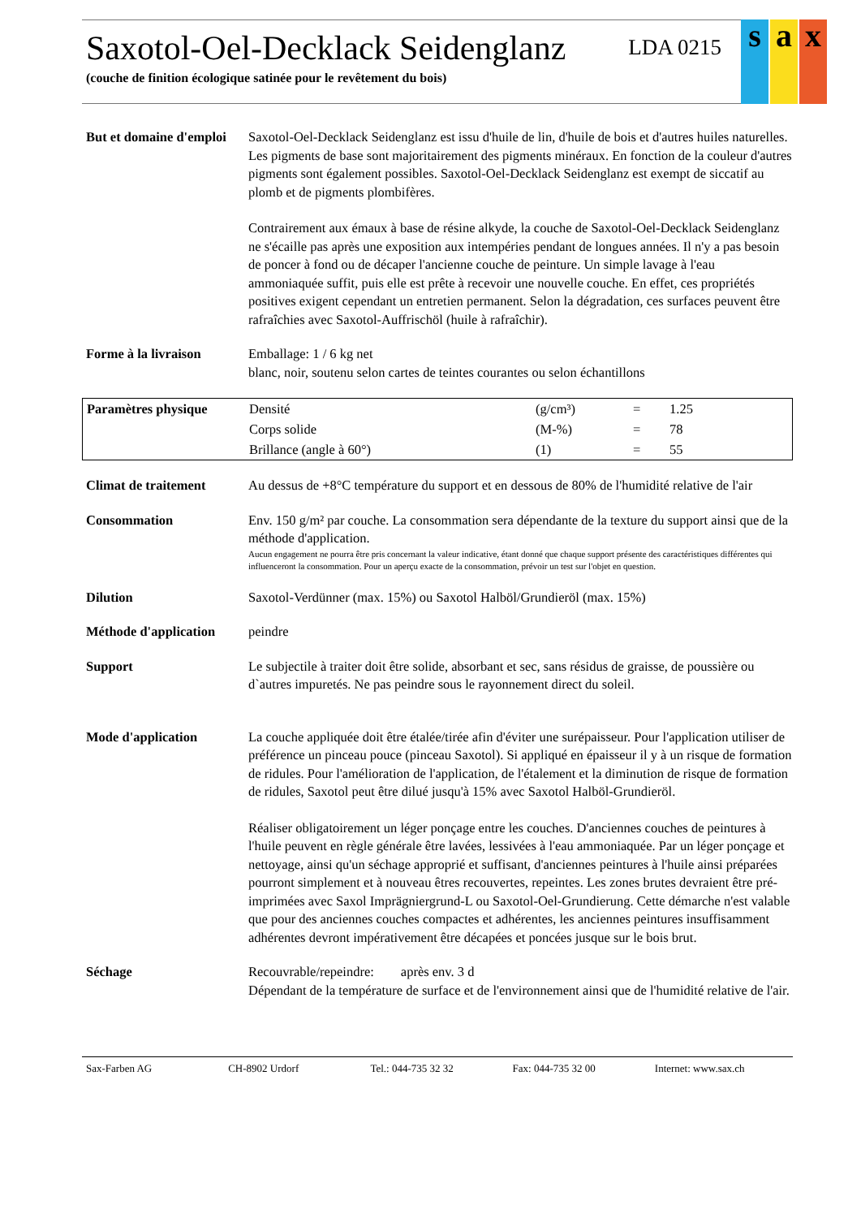Saxotol-Oel-Decklack Seidenglanz LDA 0215
(couche de finition écologique satinée pour le revêtement du bois)
s a x
But et domaine d'emploi
Saxotol-Oel-Decklack Seidenglanz est issu d'huile de lin, d'huile de bois et d'autres huiles naturelles. Les pigments de base sont majoritairement des pigments minéraux. En fonction de la couleur d'autres pigments sont également possibles. Saxotol-Oel-Decklack Seidenglanz est exempt de siccatif au plomb et de pigments plombifères.
Contrairement aux émaux à base de résine alkyde, la couche de Saxotol-Oel-Decklack Seidenglanz ne s'écaille pas après une exposition aux intempéries pendant de longues années. Il n'y a pas besoin de poncer à fond ou de décaper l'ancienne couche de peinture. Un simple lavage à l'eau ammoniaquée suffit, puis elle est prête à recevoir une nouvelle couche. En effet, ces propriétés positives exigent cependant un entretien permanent. Selon la dégradation, ces surfaces peuvent être rafraîchies avec Saxotol-Auffrischöl (huile à rafraîchir).
Forme à la livraison Emballage: 1 / 6 kg net
blanc, noir, soutenu selon cartes de teintes courantes ou selon échantillons
Paramètres physique
| Densité | (g/cm³) | = | 1.25 |
| Corps solide | (M-%) | = | 78 |
| Brillance (angle à 60°) | (1) | = | 55 |
Climat de traitement Au dessus de +8°C température du support et en dessous de 80% de l'humidité relative de l'air
Consommation Env. 150 g/m² par couche. La consommation sera dépendante de la texture du support ainsi que de la méthode d'application.
Aucun engagement ne pourra être pris concernant la valeur indicative, étant donné que chaque support présente des caractéristiques différentes qui influenceront la consommation. Pour un aperçu exacte de la consommation, prévoir un test sur l'objet en question.
Dilution Saxotol-Verdünner (max. 15%) ou Saxotol Halböl/Grundieröl (max. 15%)
Méthode d'application
peindre
Support Le subjectile à traiter doit être solide, absorbant et sec, sans résidus de graisse, de poussière ou d`autres impuretés. Ne pas peindre sous le rayonnement direct du soleil.
Mode d'application La couche appliquée doit être étalée/tirée afin d'éviter une surépaisseur. Pour l'application utiliser de préférence un pinceau pouce (pinceau Saxotol). Si appliqué en épaisseur il y à un risque de formation de ridules. Pour l'amélioration de l'application, de l'étalement et la diminution de risque de formation de ridules, Saxotol peut être dilué jusqu'à 15% avec Saxotol Halböl-Grundieröl.
Réaliser obligatoirement un léger ponçage entre les couches. D'anciennes couches de peintures à l'huile peuvent en règle générale être lavées, lessivées à l'eau ammoniaquée. Par un léger ponçage et nettoyage, ainsi qu'un séchage approprié et suffisant, d'anciennes peintures à l'huile ainsi préparées pourront simplement et à nouveau êtres recouvertes, repeintes. Les zones brutes devraient être pré-imprimées avec Saxol Imprägniergrund-L ou Saxotol-Oel-Grundierung. Cette démarche n'est valable que pour des anciennes couches compactes et adhérentes, les anciennes peintures insuffisamment adhérentes devront impérativement être décapées et poncées jusque sur le bois brut.
Séchage Recouvrable/repeindre: après env. 3 d
Dépendant de la température de surface et de l'environnement ainsi que de l'humidité relative de l'air.
Sax-Farben AG CH-8902 Urdorf Tel.: 044-735 32 32 Fax: 044-735 32 00 Internet: www.sax.ch